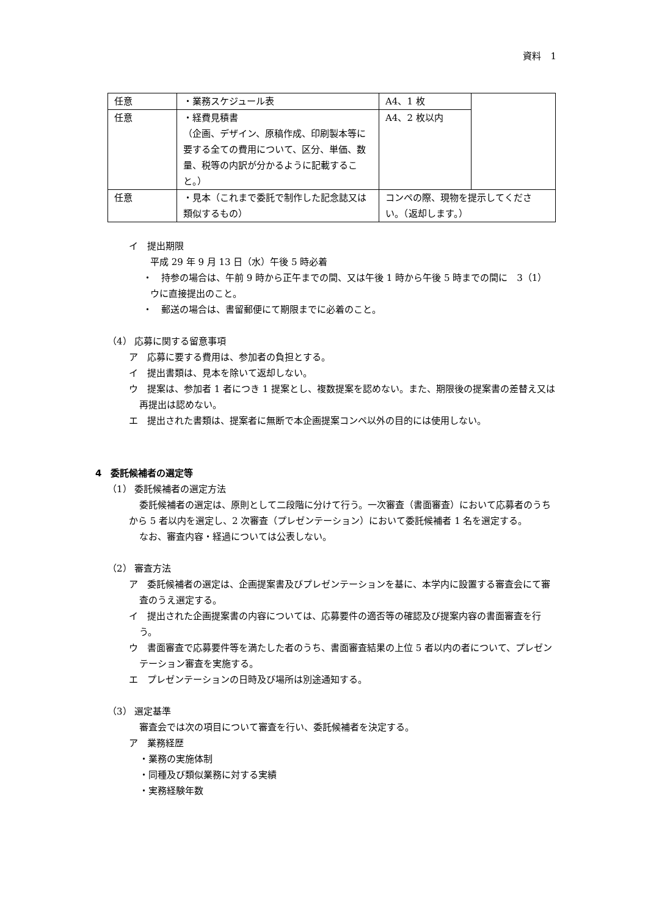資料　1
| 任意 | ・業務スケジュール表 | A4、1 枚 | |
| 任意 | ・経費見積書 （企画、デザイン、原稿作成、印刷製本等に要する全ての費用について、区分、単価、数量、税等の内訳が分かるように記載すること。） | A4、2 枚以内 | |
| 任意 | ・見本（これまで委託で制作した記念誌又は類似するもの） | コンペの際、現物を提示してください。（返却します。） | |
イ　提出期限
平成 29 年 9 月 13 日（水）午後 5 時必着
・　持参の場合は、午前 9 時から正午までの間、又は午後 1 時から午後 5 時までの間に　3（1）ウに直接提出のこと。
・　郵送の場合は、書留郵便にて期限までに必着のこと。
（4） 応募に関する留意事項
ア　応募に要する費用は、参加者の負担とする。
イ　提出書類は、見本を除いて返却しない。
ウ　提案は、参加者 1 者につき 1 提案とし、複数提案を認めない。また、期限後の提案書の差替え又は再提出は認めない。
エ　提出された書類は、提案者に無断で本企画提案コンペ以外の目的には使用しない。
4　委託候補者の選定等
（1） 委託候補者の選定方法
委託候補者の選定は、原則として二段階に分けて行う。一次審査（書面審査）において応募者のうちから 5 者以内を選定し、2 次審査（プレゼンテーション）において委託候補者 1 名を選定する。
なお、審査内容・経過については公表しない。
（2） 審査方法
ア　委託候補者の選定は、企画提案書及びプレゼンテーションを基に、本学内に設置する審査会にて審査のうえ選定する。
イ　提出された企画提案書の内容については、応募要件の適否等の確認及び提案内容の書面審査を行う。
ウ　書面審査で応募要件等を満たした者のうち、書面審査結果の上位 5 者以内の者について、プレゼンテーション審査を実施する。
エ　プレゼンテーションの日時及び場所は別途通知する。
（3） 選定基準
審査会では次の項目について審査を行い、委託候補者を決定する。
ア　業務経歴
・業務の実施体制
・同種及び類似業務に対する実績
・実務経験年数